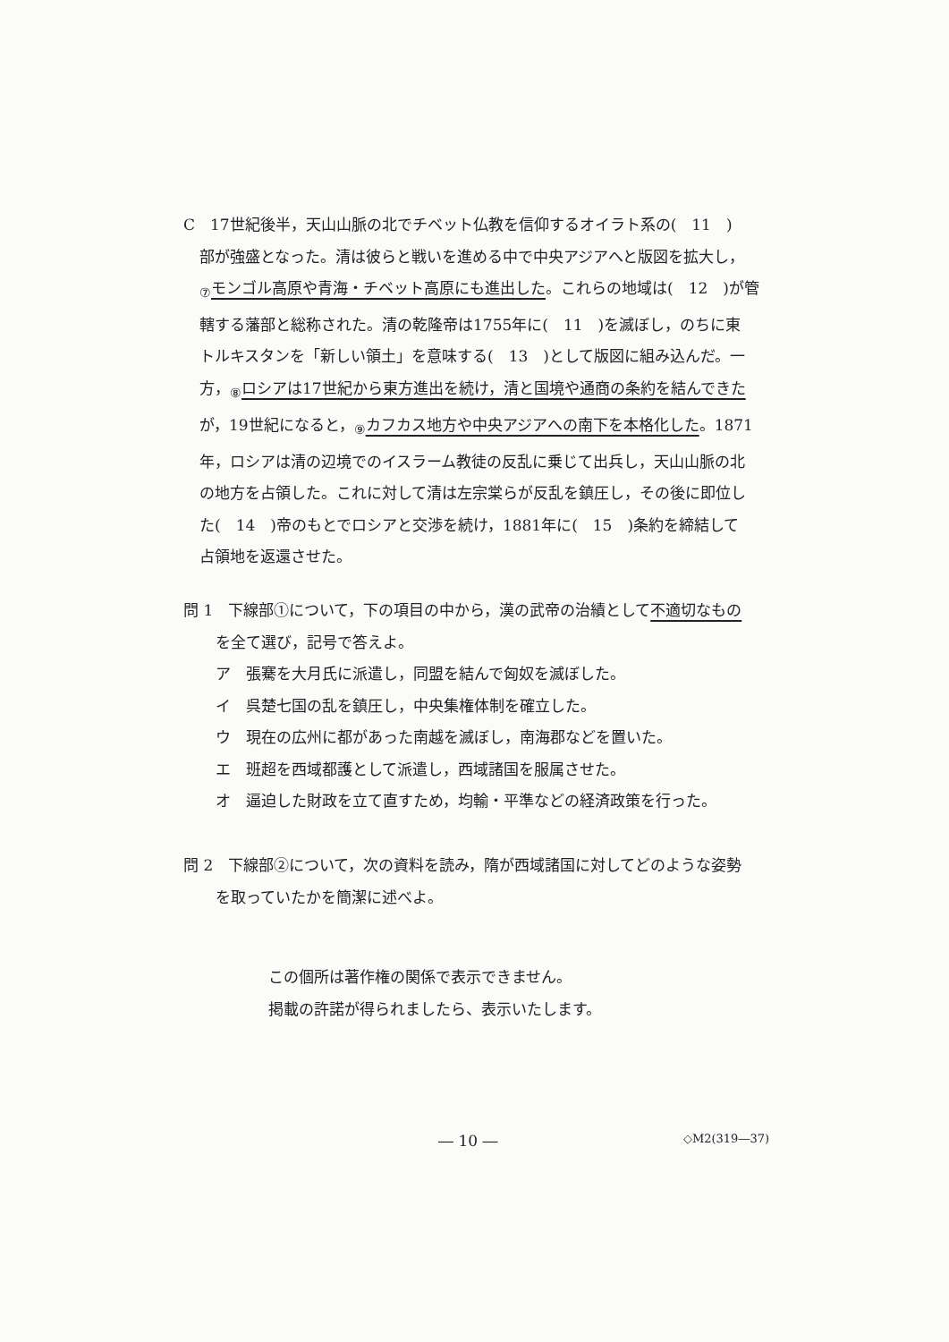C　17世紀後半，天山山脈の北でチベット仏教を信仰するオイラト系の(　11　)
部が強盛となった。清は彼らと戦いを進める中で中央アジアへと版図を拡大し，
<sub>⑦</sub>モンゴル高原や青海・チベット高原にも進出した。これらの地域は(　12　)が管
轄する藩部と総称された。清の乾隆帝は1755年に(　11　)を滅ぼし，のちに東
トルキスタンを「新しい領土」を意味する(　13　)として版図に組み込んだ。一
方，<sub>⑧</sub>ロシアは17世紀から東方進出を続け，清と国境や通商の条約を結んできた
が，19世紀になると，<sub>⑨</sub>カフカス地方や中央アジアへの南下を本格化した。1871
年，ロシアは清の辺境でのイスラーム教徒の反乱に乗じて出兵し，天山山脈の北
の地方を占領した。これに対して清は左宗棠らが反乱を鎮圧し，その後に即位し
た(　14　)帝のもとでロシアと交渉を続け，1881年に(　15　)条約を締結して
占領地を返還させた。
問 1　下線部①について，下の項目の中から，漢の武帝の治績として不適切なもの
を全て選び，記号で答えよ。
ア　張騫を大月氏に派遣し，同盟を結んで匈奴を滅ぼした。
イ　呉楚七国の乱を鎮圧し，中央集権体制を確立した。
ウ　現在の広州に都があった南越を滅ぼし，南海郡などを置いた。
エ　班超を西域都護として派遣し，西域諸国を服属させた。
オ　逼迫した財政を立て直すため，均輸・平準などの経済政策を行った。
問 2　下線部②について，次の資料を読み，隋が西域諸国に対してどのような姿勢
を取っていたかを簡潔に述べよ。
この個所は著作権の関係で表示できません。
掲載の許諾が得られましたら、表示いたします。
― 10 ― ◇M2(319―37)